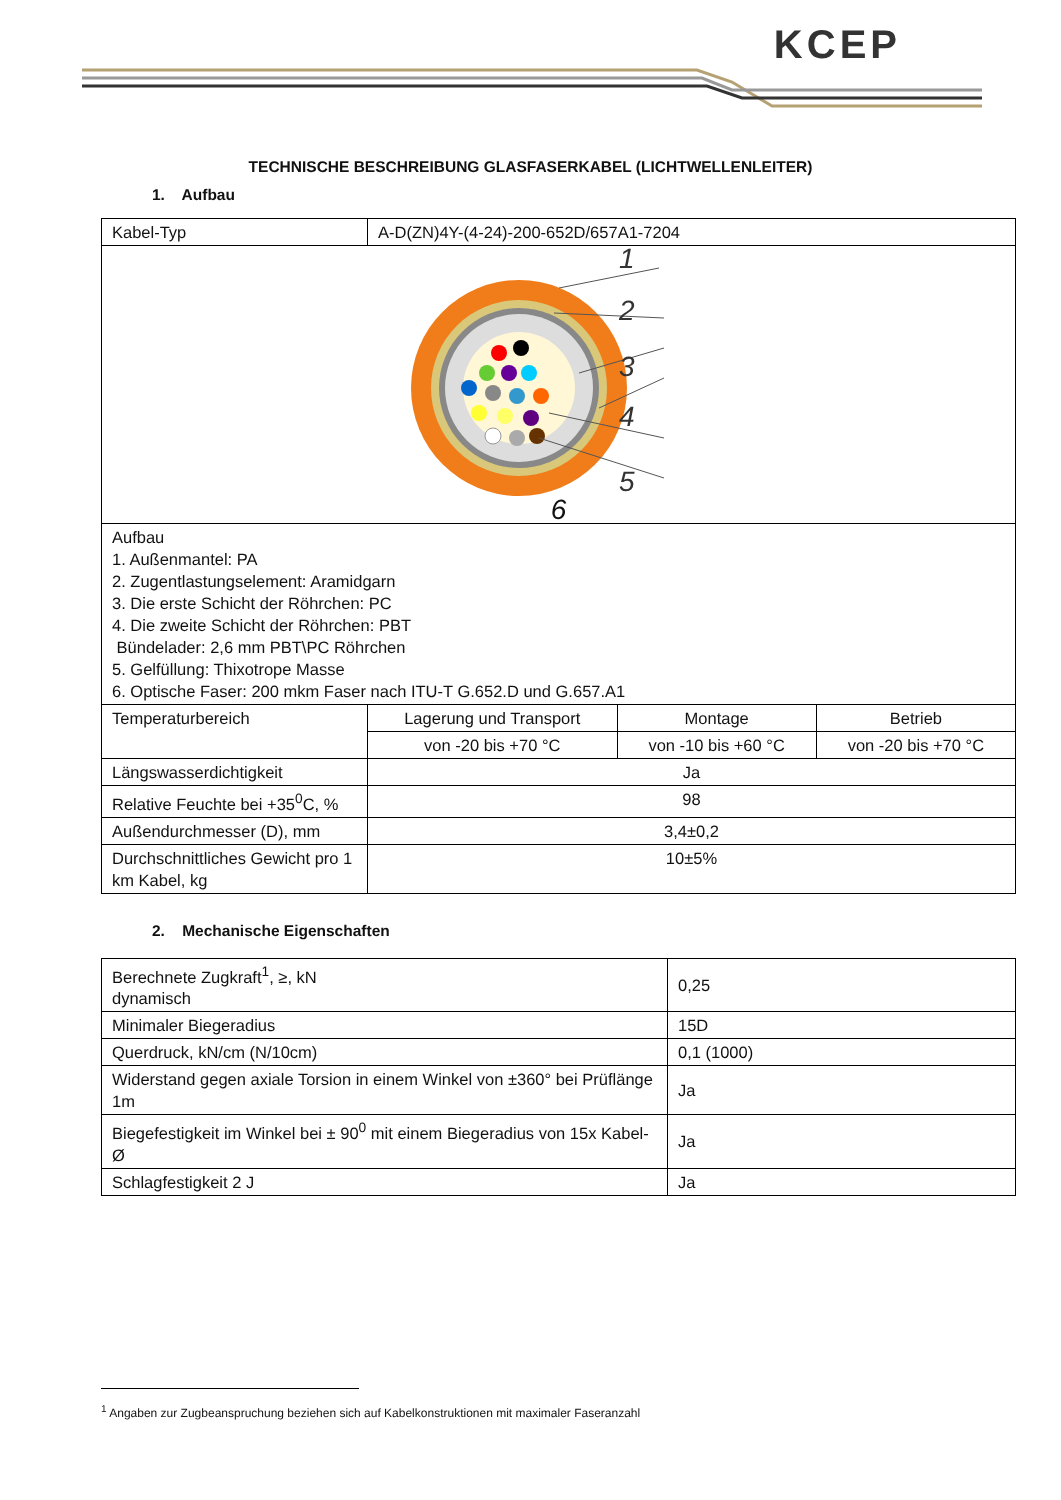KCEP
TECHNISCHE BESCHREIBUNG GLASFASERKABEL (LICHTWELLENLEITER)
1. Aufbau
| Kabel-Typ | A-D(ZN)4Y-(4-24)-200-652D/657A1-7204 | | |
| 1 2 3 4 5 6 | | | |
| Aufbau 1. Außenmantel: PA 2. Zugentlastungselement: Aramidgarn 3. Die erste Schicht der Röhrchen: PC 4. Die zweite Schicht der Röhrchen: PBT Bündelader: 2,6 mm PBT\PC Röhrchen 5. Gelfüllung: Thixotrope Masse 6. Optische Faser: 200 mkm Faser nach ITU-T G.652.D und G.657.A1 | | | |
| Temperaturbereich | Lagerung und Transport | Montage | Betrieb |
| | von -20 bis +70 °C | von -10 bis +60 °C | von -20 bis +70 °C |
| Längswasserdichtigkeit | Ja | | |
| Relative Feuchte bei +35<sup>0</sup>C, % | 98 | | |
| Außendurchmesser (D), mm | 3,4±0,2 | | |
| Durchschnittliches Gewicht pro 1 km Kabel, kg | 10±5% | | |
2. Mechanische Eigenschaften
| Berechnete Zugkraft<sup>1</sup>, ≥, kN dynamisch | 0,25 |
| Minimaler Biegeradius | 15D |
| Querdruck, kN/cm (N/10cm) | 0,1 (1000) |
| Widerstand gegen axiale Torsion in einem Winkel von ±360° bei Prüflänge 1m | Ja |
| Biegefestigkeit im Winkel bei ± 90<sup>0</sup> mit einem Biegeradius von 15x Kabel-Ø | Ja |
| Schlagfestigkeit 2 J | Ja |
<sup>1</sup> Angaben zur Zugbeanspruchung beziehen sich auf Kabelkonstruktionen mit maximaler Faseranzahl